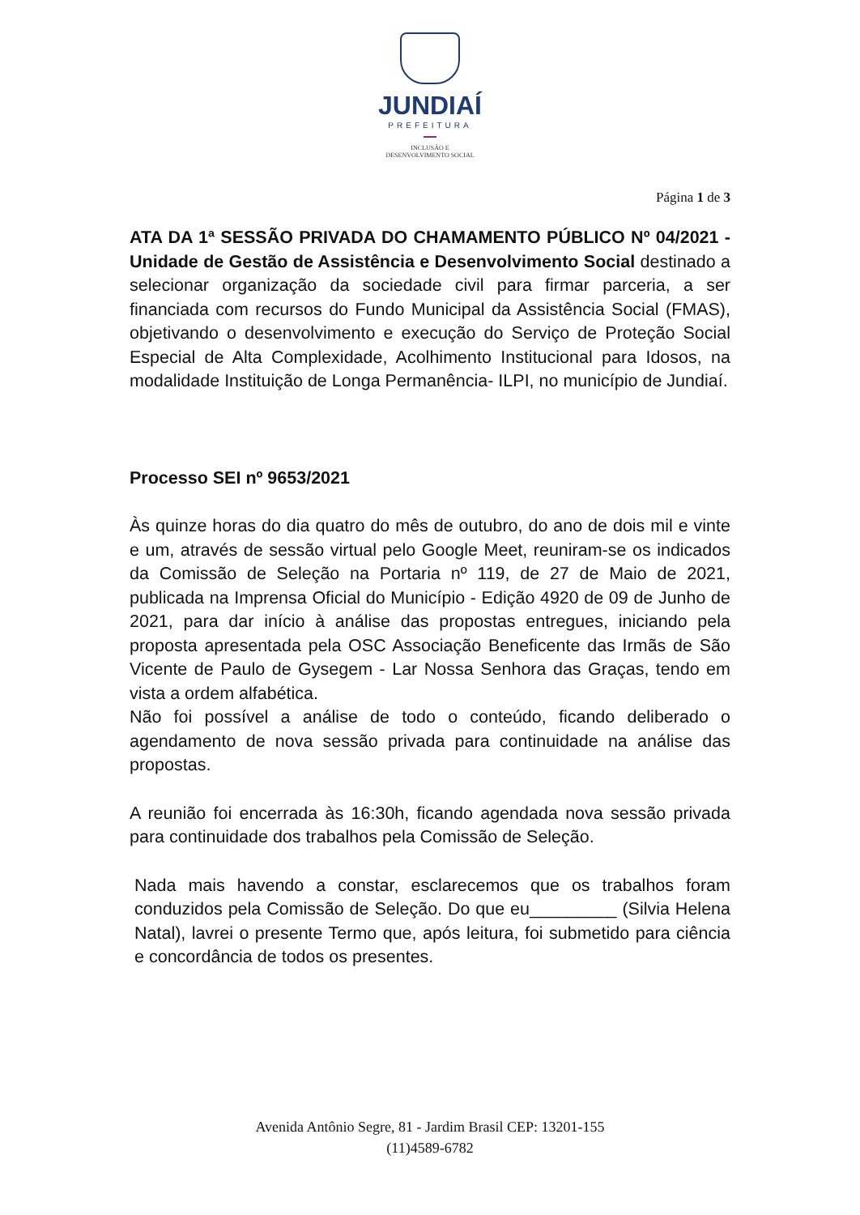JUNDIAÍ
PREFEITURA
INCLUSÃO E
DESENVOLVIMENTO SOCIAL
Página 1 de 3
ATA DA 1ª SESSÃO PRIVADA DO CHAMAMENTO PÚBLICO Nº 04/2021 - Unidade de Gestão de Assistência e Desenvolvimento Social destinado a selecionar organização da sociedade civil para firmar parceria, a ser financiada com recursos do Fundo Municipal da Assistência Social (FMAS), objetivando o desenvolvimento e execução do Serviço de Proteção Social Especial de Alta Complexidade, Acolhimento Institucional para Idosos, na modalidade Instituição de Longa Permanência- ILPI, no município de Jundiaí.
Processo SEI nº 9653/2021
Às quinze horas do dia quatro do mês de outubro, do ano de dois mil e vinte e um, através de sessão virtual pelo Google Meet, reuniram-se os indicados da Comissão de Seleção na Portaria nº 119, de 27 de Maio de 2021, publicada na Imprensa Oficial do Município - Edição 4920 de 09 de Junho de 2021, para dar início à análise das propostas entregues, iniciando pela proposta apresentada pela OSC Associação Beneficente das Irmãs de São Vicente de Paulo de Gysegem - Lar Nossa Senhora das Graças, tendo em vista a ordem alfabética.
Não foi possível a análise de todo o conteúdo, ficando deliberado o agendamento de nova sessão privada para continuidade na análise das propostas.
A reunião foi encerrada às 16:30h, ficando agendada nova sessão privada para continuidade dos trabalhos pela Comissão de Seleção.
Nada mais havendo a constar, esclarecemos que os trabalhos foram conduzidos pela Comissão de Seleção. Do que eu_________ (Silvia Helena Natal), lavrei o presente Termo que, após leitura, foi submetido para ciência e concordância de todos os presentes.
Avenida Antônio Segre, 81 - Jardim Brasil CEP: 13201-155
(11)4589-6782